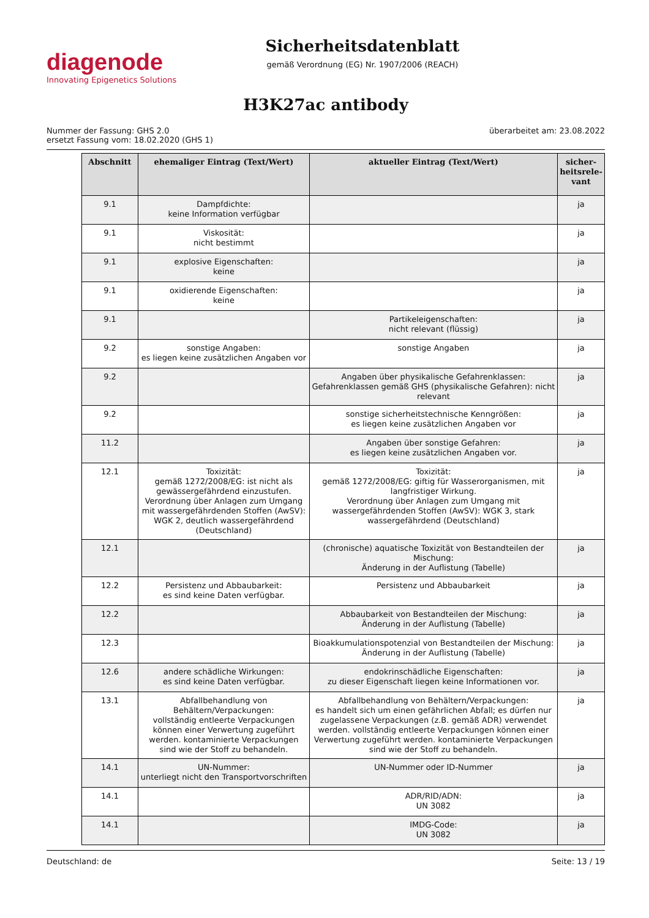diagenode
Innovating Epigenetics Solutions
Sicherheitsdatenblatt
gemäß Verordnung (EG) Nr. 1907/2006 (REACH)
H3K27ac antibody
Nummer der Fassung: GHS 2.0
ersetzt Fassung vom: 18.02.2020 (GHS 1)
überarbeitet am: 23.08.2022
| Abschnitt | ehemaliger Eintrag (Text/Wert) | aktueller Eintrag (Text/Wert) | sicher-heitsrele-vant |
| --- | --- | --- | --- |
| 9.1 | Dampfdichte: keine Information verfügbar | | ja |
| 9.1 | Viskosität: nicht bestimmt | | ja |
| 9.1 | explosive Eigenschaften: keine | | ja |
| 9.1 | oxidierende Eigenschaften: keine | | ja |
| 9.1 | | Partikeleigenschaften: nicht relevant (flüssig) | ja |
| 9.2 | sonstige Angaben: es liegen keine zusätzlichen Angaben vor | sonstige Angaben | ja |
| 9.2 | | Angaben über physikalische Gefahrenklassen: Gefahrenklassen gemäß GHS (physikalische Gefahren): nicht relevant | ja |
| 9.2 | | sonstige sicherheitstechnische Kenngrößen: es liegen keine zusätzlichen Angaben vor | ja |
| 11.2 | | Angaben über sonstige Gefahren: es liegen keine zusätzlichen Angaben vor. | ja |
| 12.1 | Toxizität: gemäß 1272/2008/EG: ist nicht als gewässergefährdend einzustufen. Verordnung über Anlagen zum Umgang mit wassergefährdenden Stoffen (AwSV): WGK 2, deutlich wassergefährdend (Deutschland) | Toxizität: gemäß 1272/2008/EG: giftig für Wasserorganismen, mit langfristiger Wirkung. Verordnung über Anlagen zum Umgang mit wassergefährdenden Stoffen (AwSV): WGK 3, stark wassergefährdend (Deutschland) | ja |
| 12.1 | | (chronische) aquatische Toxizität von Bestandteilen der Mischung: Änderung in der Auflistung (Tabelle) | ja |
| 12.2 | Persistenz und Abbaubarkeit: es sind keine Daten verfügbar. | Persistenz und Abbaubarkeit | ja |
| 12.2 | | Abbaubarkeit von Bestandteilen der Mischung: Änderung in der Auflistung (Tabelle) | ja |
| 12.3 | | Bioakkumulationspotenzial von Bestandteilen der Mischung: Änderung in der Auflistung (Tabelle) | ja |
| 12.6 | andere schädliche Wirkungen: es sind keine Daten verfügbar. | endokrinschädliche Eigenschaften: zu dieser Eigenschaft liegen keine Informationen vor. | ja |
| 13.1 | Abfallbehandlung von Behältern/Verpackungen: vollständig entleerte Verpackungen können einer Verwertung zugeführt werden. kontaminierte Verpackungen sind wie der Stoff zu behandeln. | Abfallbehandlung von Behältern/Verpackungen: es handelt sich um einen gefährlichen Abfall; es dürfen nur zugelassene Verpackungen (z.B. gemäß ADR) verwendet werden. vollständig entleerte Verpackungen können einer Verwertung zugeführt werden. kontaminierte Verpackungen sind wie der Stoff zu behandeln. | ja |
| 14.1 | UN-Nummer: unterliegt nicht den Transportvorschriften | UN-Nummer oder ID-Nummer | ja |
| 14.1 | | ADR/RID/ADN: UN 3082 | ja |
| 14.1 | | IMDG-Code: UN 3082 | ja |
Deutschland: de Seite: 13 / 19